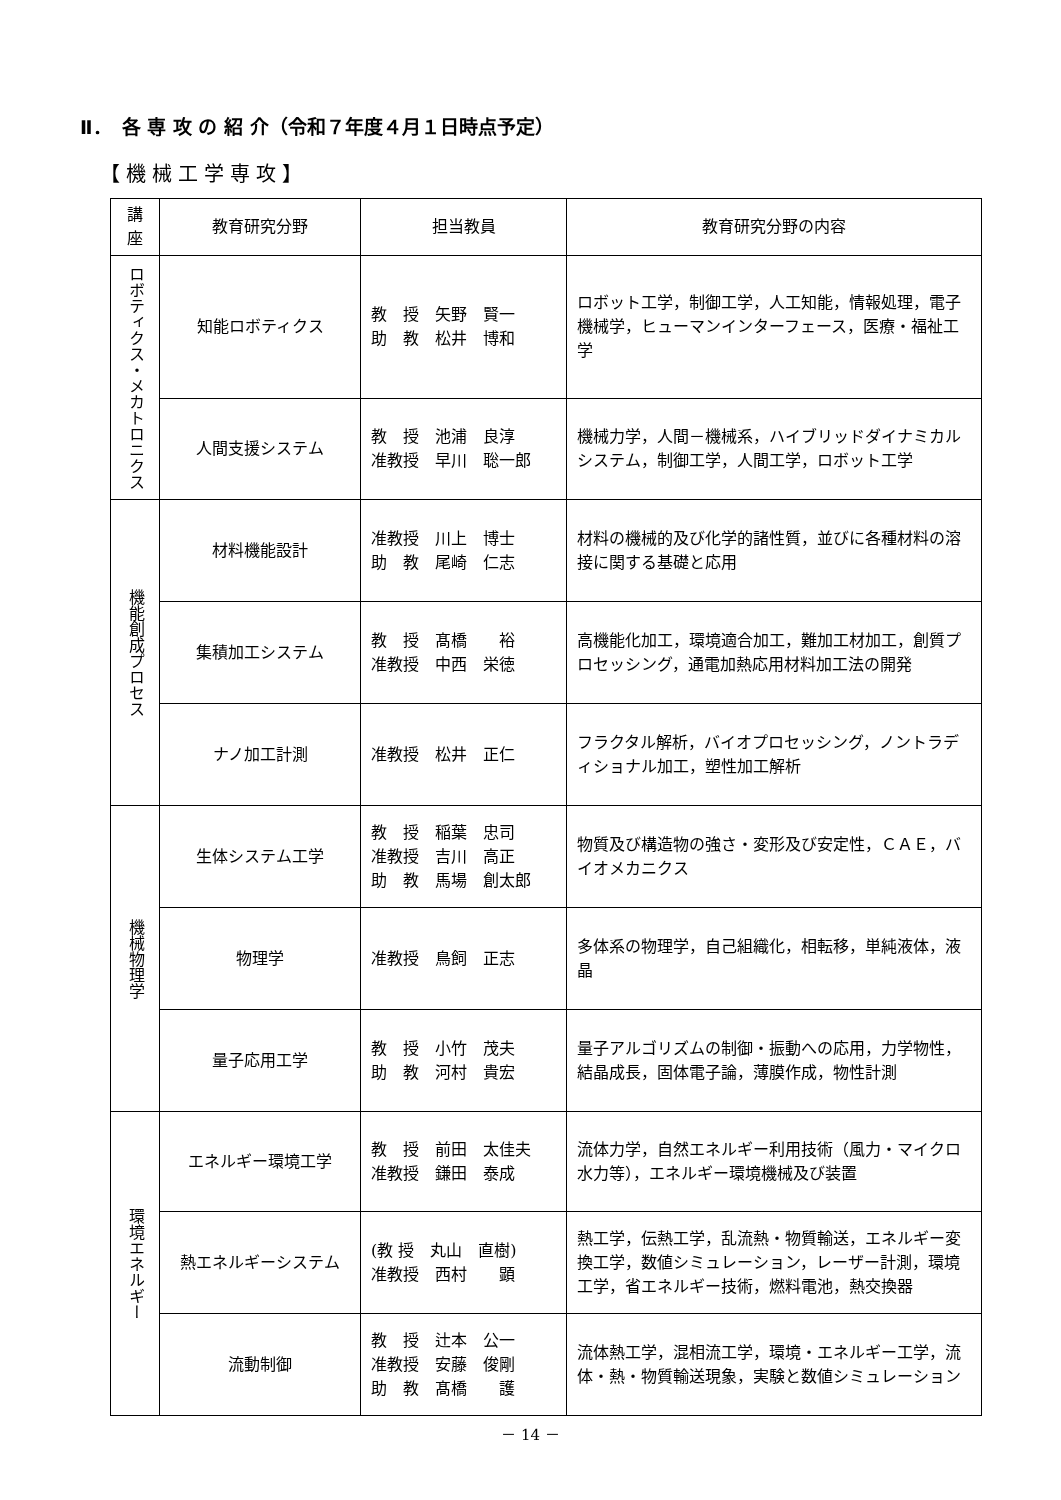Ⅱ．　各 専 攻 の 紹 介（令和７年度４月１日時点予定）
【機械工学専攻】
| 講座 | 教育研究分野 | 担当教員 | 教育研究分野の内容 |
| --- | --- | --- | --- |
| ロボティクス・メカトロニクス | 知能ロボティクス | 教 授 矢野 賢一 助 教 松井 博和 | ロボット工学，制御工学，人工知能，情報処理，電子機械学，ヒューマンインターフェース，医療・福祉工学 |
| | 人間支援システム | 教 授 池浦 良淳 准教授 早川 聡一郎 | 機械力学，人間－機械系，ハイブリッドダイナミカルシステム，制御工学，人間工学，ロボット工学 |
| 機能創成プロセス | 材料機能設計 | 准教授 川上 博士 助 教 尾崎 仁志 | 材料の機械的及び化学的諸性質，並びに各種材料の溶接に関する基礎と応用 |
| | 集積加工システム | 教 授 髙橋 裕 准教授 中西 栄徳 | 高機能化加工，環境適合加工，難加工材加工，創質プロセッシング，通電加熱応用材料加工法の開発 |
| | ナノ加工計測 | 准教授 松井 正仁 | フラクタル解析，バイオプロセッシング，ノントラディショナル加工，塑性加工解析 |
| 機械物理学 | 生体システム工学 | 教 授 稲葉 忠司 准教授 吉川 高正 助 教 馬場 創太郎 | 物質及び構造物の強さ・変形及び安定性，ＣＡＥ，バイオメカニクス |
| | 物理学 | 准教授 鳥飼 正志 | 多体系の物理学，自己組織化，相転移，単純液体，液晶 |
| | 量子応用工学 | 教 授 小竹 茂夫 助 教 河村 貴宏 | 量子アルゴリズムの制御・振動への応用，力学物性，結晶成長，固体電子論，薄膜作成，物性計測 |
| 環境エネルギー | エネルギー環境工学 | 教 授 前田 太佳夫 准教授 鎌田 泰成 | 流体力学，自然エネルギー利用技術（風力・マイクロ水力等），エネルギー環境機械及び装置 |
| | 熱エネルギーシステム | (教 授 丸山 直樹) 准教授 西村 顕 | 熱工学，伝熱工学，乱流熱・物質輸送，エネルギー変換工学，数値シミュレーション，レーザー計測，環境工学，省エネルギー技術，燃料電池，熱交換器 |
| | 流動制御 | 教 授 辻本 公一 准教授 安藤 俊剛 助 教 髙橋 護 | 流体熱工学，混相流工学，環境・エネルギー工学，流体・熱・物質輸送現象，実験と数値シミュレーション |
－ 14 －